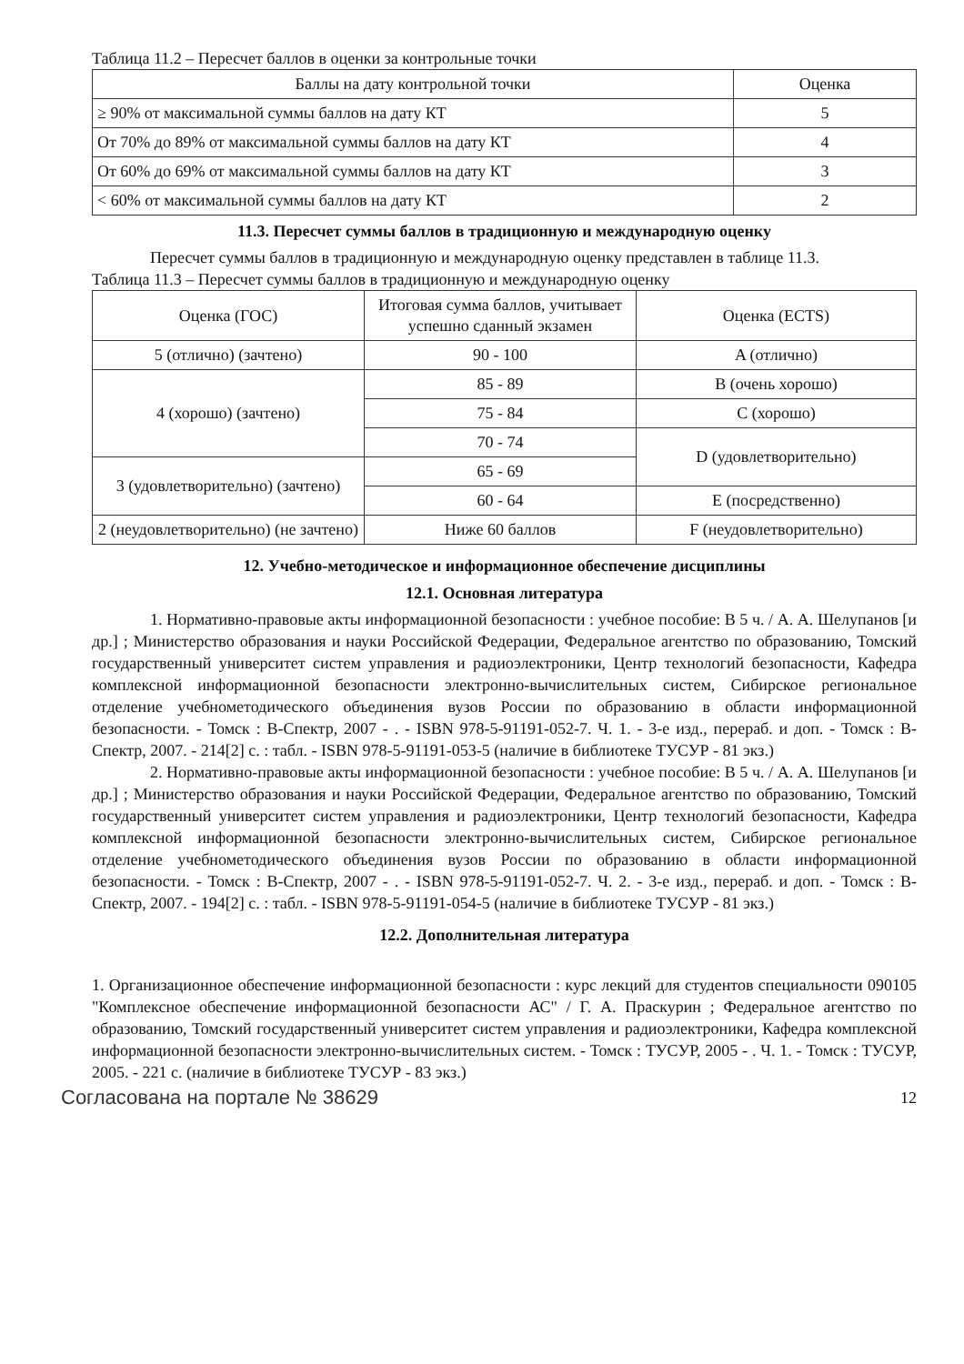Таблица 11.2 – Пересчет баллов в оценки за контрольные точки
| Баллы на дату контрольной точки | Оценка |
| --- | --- |
| ≥ 90% от максимальной суммы баллов на дату КТ | 5 |
| От 70% до 89% от максимальной суммы баллов на дату КТ | 4 |
| От 60% до 69% от максимальной суммы баллов на дату КТ | 3 |
| < 60% от максимальной суммы баллов на дату КТ | 2 |
11.3. Пересчет суммы баллов в традиционную и международную оценку
Пересчет суммы баллов в традиционную и международную оценку представлен в таблице 11.3.
Таблица 11.3 – Пересчет суммы баллов в традиционную и международную оценку
| Оценка (ГОС) | Итоговая сумма баллов, учитывает успешно сданный экзамен | Оценка (ECTS) |
| --- | --- | --- |
| 5 (отлично) (зачтено) | 90 - 100 | A (отлично) |
| 4 (хорошо) (зачтено) | 85 - 89 | B (очень хорошо) |
| | 75 - 84 | C (хорошо) |
| | 70 - 74 | D (удовлетворительно) |
| 3 (удовлетворительно) (зачтено) | 65 - 69 | |
| | 60 - 64 | E (посредственно) |
| 2 (неудовлетворительно) (не зачтено) | Ниже 60 баллов | F (неудовлетворительно) |
12. Учебно-методическое и информационное обеспечение дисциплины
12.1. Основная литература
1. Нормативно-правовые акты информационной безопасности : учебное пособие: В 5 ч. / А. А. Шелупанов [и др.] ; Министерство образования и науки Российской Федерации, Федеральное агентство по образованию, Томский государственный университет систем управления и радиоэлектроники, Центр технологий безопасности, Кафедра комплексной информационной безопасности электронно-вычислительных систем, Сибирское региональное отделение учебнометодического объединения вузов России по образованию в области информационной безопасности. - Томск : В-Спектр, 2007 - . - ISBN 978-5-91191-052-7. Ч. 1. - 3-е изд., перераб. и доп. - Томск : В-Спектр, 2007. - 214[2] с. : табл. - ISBN 978-5-91191-053-5 (наличие в библиотеке ТУСУР - 81 экз.)
2. Нормативно-правовые акты информационной безопасности : учебное пособие: В 5 ч. / А. А. Шелупанов [и др.] ; Министерство образования и науки Российской Федерации, Федеральное агентство по образованию, Томский государственный университет систем управления и радиоэлектроники, Центр технологий безопасности, Кафедра комплексной информационной безопасности электронно-вычислительных систем, Сибирское региональное отделение учебнометодического объединения вузов России по образованию в области информационной безопасности. - Томск : В-Спектр, 2007 - . - ISBN 978-5-91191-052-7. Ч. 2. - 3-е изд., перераб. и доп. - Томск : В-Спектр, 2007. - 194[2] с. : табл. - ISBN 978-5-91191-054-5 (наличие в библиотеке ТУСУР - 81 экз.)
12.2. Дополнительная литература
1. Организационное обеспечение информационной безопасности : курс лекций для студентов специальности 090105 "Комплексное обеспечение информационной безопасности АС" / Г. А. Праскурин ; Федеральное агентство по образованию, Томский государственный университет систем управления и радиоэлектроники, Кафедра комплексной информационной безопасности электронно-вычислительных систем. - Томск : ТУСУР, 2005 - . Ч. 1. - Томск : ТУСУР, 2005. - 221 с. (наличие в библиотеке ТУСУР - 83 экз.)
Согласована на портале № 38629 12